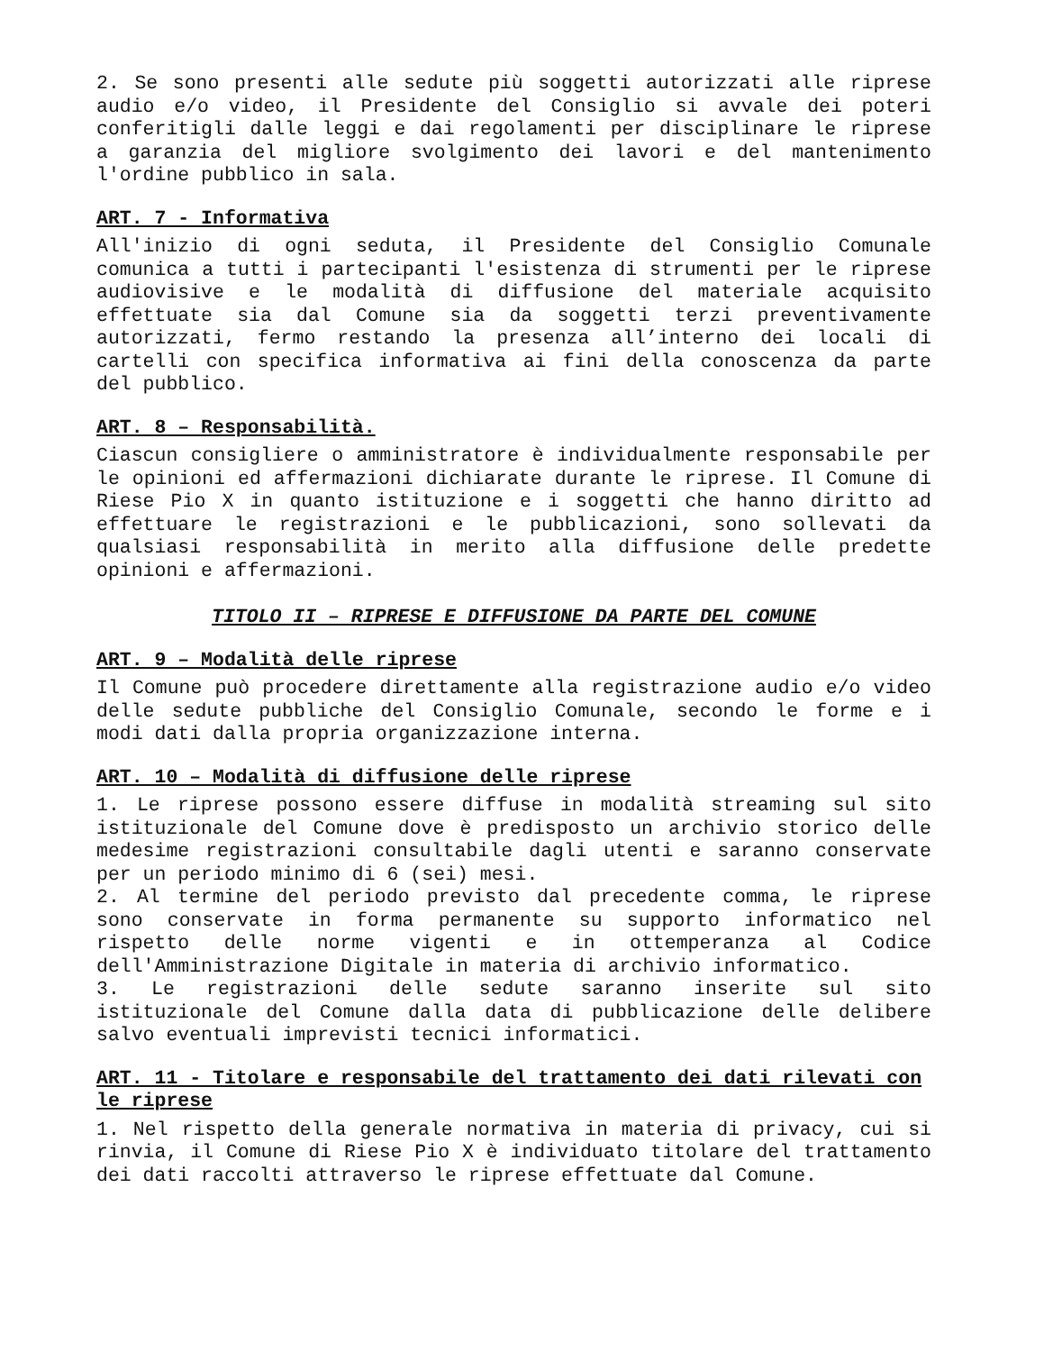2. Se sono presenti alle sedute più soggetti autorizzati alle riprese audio e/o video, il Presidente del Consiglio si avvale dei poteri conferitigli dalle leggi e dai regolamenti per disciplinare le riprese a garanzia del migliore svolgimento dei lavori e del mantenimento l'ordine pubblico in sala.
ART. 7 - Informativa
All'inizio di ogni seduta, il Presidente del Consiglio Comunale comunica a tutti i partecipanti l'esistenza di strumenti per le riprese audiovisive e le modalità di diffusione del materiale acquisito effettuate sia dal Comune sia da soggetti terzi preventivamente autorizzati, fermo restando la presenza all’interno dei locali di cartelli con specifica informativa ai fini della conoscenza da parte del pubblico.
ART. 8 – Responsabilità.
Ciascun consigliere o amministratore è individualmente responsabile per le opinioni ed affermazioni dichiarate durante le riprese. Il Comune di Riese Pio X in quanto istituzione e i soggetti che hanno diritto ad effettuare le registrazioni e le pubblicazioni, sono sollevati da qualsiasi responsabilità in merito alla diffusione delle predette opinioni e affermazioni.
TITOLO II – RIPRESE E DIFFUSIONE DA PARTE DEL COMUNE
ART. 9 – Modalità delle riprese
Il Comune può procedere direttamente alla registrazione audio e/o video delle sedute pubbliche del Consiglio Comunale, secondo le forme e i modi dati dalla propria organizzazione interna.
ART. 10 – Modalità di diffusione delle riprese
1. Le riprese possono essere diffuse in modalità streaming sul sito istituzionale del Comune dove è predisposto un archivio storico delle medesime registrazioni consultabile dagli utenti e saranno conservate per un periodo minimo di 6 (sei) mesi.
2. Al termine del periodo previsto dal precedente comma, le riprese sono conservate in forma permanente su supporto informatico nel rispetto delle norme vigenti e in ottemperanza al Codice dell'Amministrazione Digitale in materia di archivio informatico.
3. Le registrazioni delle sedute saranno inserite sul sito istituzionale del Comune dalla data di pubblicazione delle delibere salvo eventuali imprevisti tecnici informatici.
ART. 11 - Titolare e responsabile del trattamento dei dati rilevati con le riprese
1. Nel rispetto della generale normativa in materia di privacy, cui si rinvia, il Comune di Riese Pio X è individuato titolare del trattamento dei dati raccolti attraverso le riprese effettuate dal Comune.